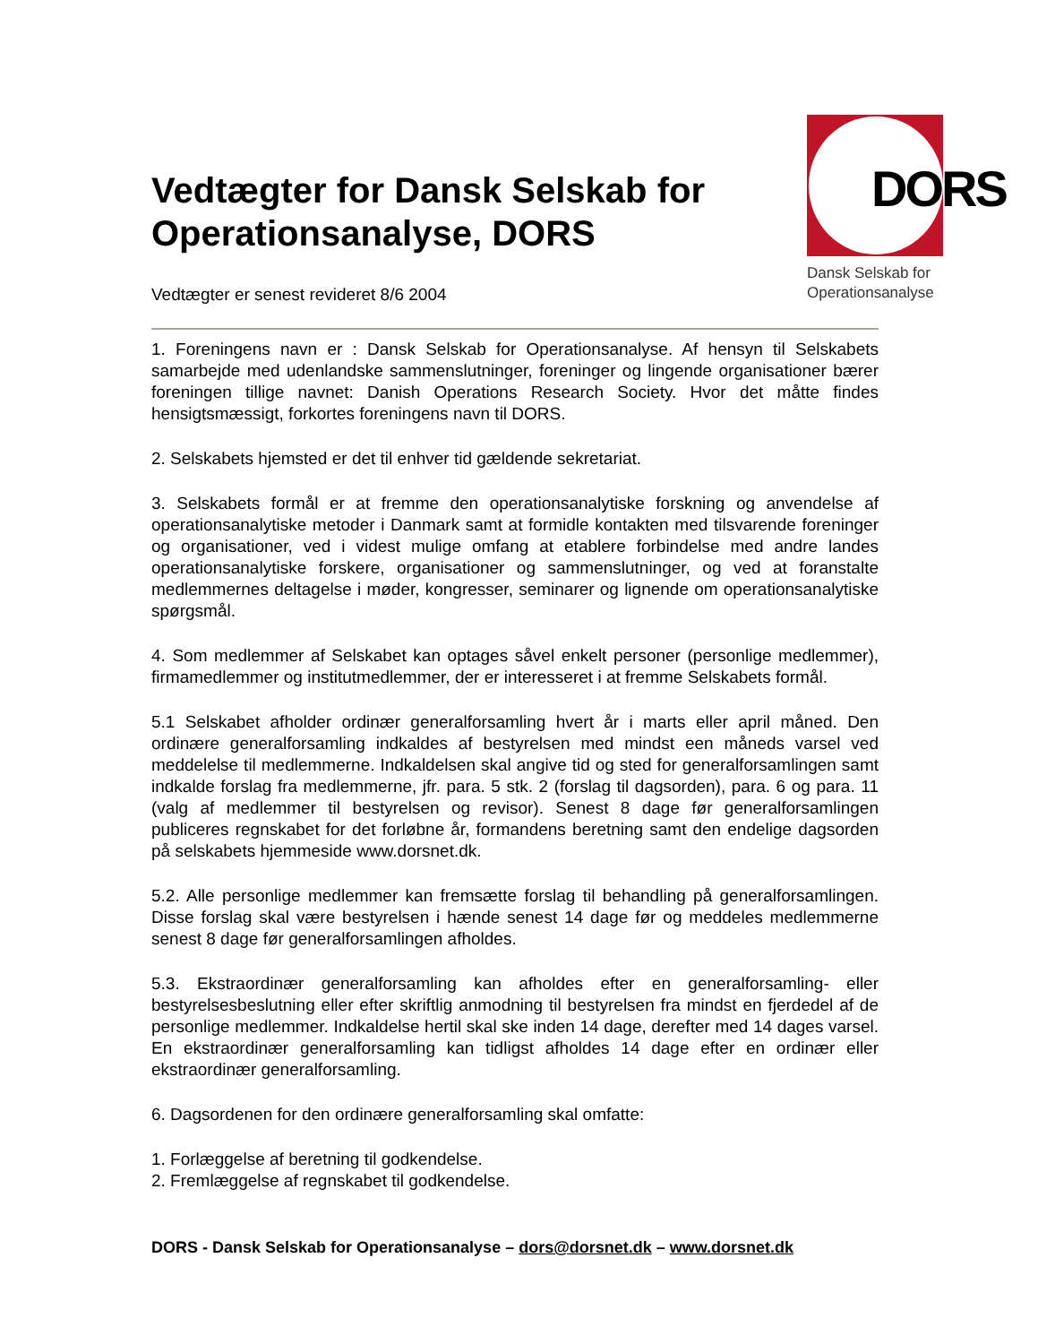Vedtægter for Dansk Selskab for Operationsanalyse, DORS
Vedtægter er senest revideret 8/6 2004
DORS
Dansk Selskab for
Operationsanalyse
1. Foreningens navn er : Dansk Selskab for Operationsanalyse. Af hensyn til Selskabets samarbejde med udenlandske sammenslutninger, foreninger og lingende organisationer bærer foreningen tillige navnet: Danish Operations Research Society. Hvor det måtte findes hensigtsmæssigt, forkortes foreningens navn til DORS.
2. Selskabets hjemsted er det til enhver tid gældende sekretariat.
3. Selskabets formål er at fremme den operationsanalytiske forskning og anvendelse af operationsanalytiske metoder i Danmark samt at formidle kontakten med tilsvarende foreninger og organisationer, ved i videst mulige omfang at etablere forbindelse med andre landes operationsanalytiske forskere, organisationer og sammenslutninger, og ved at foranstalte medlemmernes deltagelse i møder, kongresser, seminarer og lignende om operationsanalytiske spørgsmål.
4. Som medlemmer af Selskabet kan optages såvel enkelt personer (personlige medlemmer), firmamedlemmer og institutmedlemmer, der er interesseret i at fremme Selskabets formål.
5.1 Selskabet afholder ordinær generalforsamling hvert år i marts eller april måned. Den ordinære generalforsamling indkaldes af bestyrelsen med mindst een måneds varsel ved meddelelse til medlemmerne. Indkaldelsen skal angive tid og sted for generalforsamlingen samt indkalde forslag fra medlemmerne, jfr. para. 5 stk. 2 (forslag til dagsorden), para. 6 og para. 11 (valg af medlemmer til bestyrelsen og revisor). Senest 8 dage før generalforsamlingen publiceres regnskabet for det forløbne år, formandens beretning samt den endelige dagsorden på selskabets hjemmeside www.dorsnet.dk.
5.2. Alle personlige medlemmer kan fremsætte forslag til behandling på generalforsamlingen. Disse forslag skal være bestyrelsen i hænde senest 14 dage før og meddeles medlemmerne senest 8 dage før generalforsamlingen afholdes.
5.3. Ekstraordinær generalforsamling kan afholdes efter en generalforsamling- eller bestyrelsesbeslutning eller efter skriftlig anmodning til bestyrelsen fra mindst en fjerdedel af de personlige medlemmer. Indkaldelse hertil skal ske inden 14 dage, derefter med 14 dages varsel. En ekstraordinær generalforsamling kan tidligst afholdes 14 dage efter en ordinær eller ekstraordinær generalforsamling.
6. Dagsordenen for den ordinære generalforsamling skal omfatte:
1. Forlæggelse af beretning til godkendelse.
2. Fremlæggelse af regnskabet til godkendelse.
DORS - Dansk Selskab for Operationsanalyse – dors@dorsnet.dk – www.dorsnet.dk